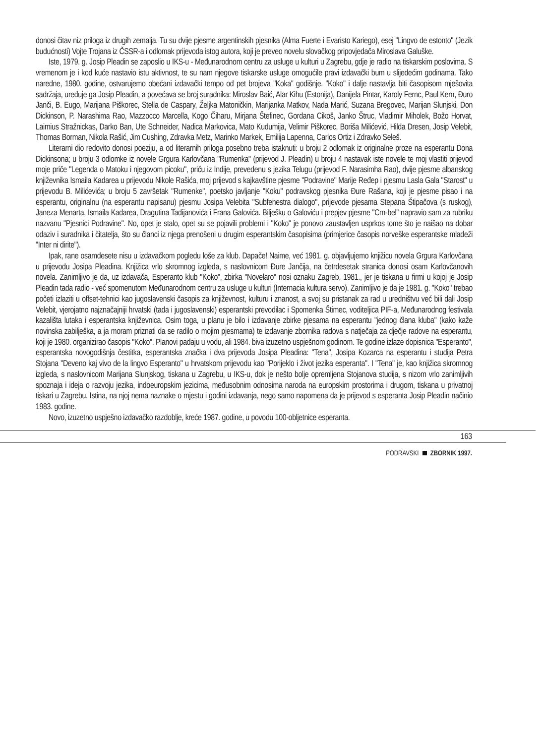donosi čitav niz priloga iz drugih zemalja. Tu su dvije pjesme argentinskih pjesnika (Alma Fuerte i Evaristo Kariego), esej "Lingvo de estonto" (Jezik budućnosti) Vojte Trojana iz ČSSR-a i odlomak prijevoda istog autora, koji je preveo novelu slovačkog pripovjedača Miroslava Galuške.
Iste, 1979. g. Josip Pleadin se zaposlio u IKS-u - Međunarodnom centru za usluge u kulturi u Zagrebu, gdje je radio na tiskarskim poslovima. S vremenom je i kod kuće nastavio istu aktivnost, te su nam njegove tiskarske usluge omogućile pravi izdavački bum u slijedećim godinama. Tako naredne, 1980. godine, ostvarujemo obećani izdavački tempo od pet brojeva "Koka" godišnje. "Koko" i dalje nastavlja biti časopisom mješovita sadržaja, uređuje ga Josip Pleadin, a povećava se broj suradnika: Miroslav Baić, Alar Kihu (Estonija), Danijela Pintar, Karoly Fernc, Paul Kern, Đuro Janči, B. Eugo, Marijana Piškorec, Stella de Caspary, Željka Matoničkin, Marijanka Matkov, Nada Marić, Suzana Bregovec, Marijan Slunjski, Don Dickinson, P. Narashima Rao, Mazzocco Marcella, Kogo Čiharu, Mirjana Štefinec, Gordana Cikoš, Janko Štruc, Vladimir Miholek, Božo Horvat, Laimius Stražnickas, Darko Ban, Ute Schneider, Nadica Markovica, Mato Kudumija, Velimir Piškorec, Boriša Milićević, Hilda Dresen, Josip Velebit, Thomas Borman, Nikola Rašić, Jim Cushing, Zdravka Metz, Marinko Markek, Emilija Lapenna, Carlos Ortiz i Zdravko Seleš.
Literarni dio redovito donosi poeziju, a od literarnih priloga posebno treba istaknuti: u broju 2 odlomak iz originalne proze na esperantu Dona Dickinsona; u broju 3 odlomke iz novele Grgura Karlovčana "Rumenka" (prijevod J. Pleadin) u broju 4 nastavak iste novele te moj vlastiti prijevod moje priče "Legenda o Matoku i njegovom picoku", priču iz Indije, prevedenu s jezika Telugu (prijevod F. Narasimha Rao), dvije pjesme albanskog književnika Ismaila Kadarea u prijevodu Nikole Rašića, moj prijevod s kajkavštine pjesme "Podravine" Marije Ređep i pjesmu Lasla Gala "Starost" u prijevodu B. Milićevića; u broju 5 završetak "Rumenke", poetsko javljanje "Koku" podravskog pjesnika Đure Rašana, koji je pjesme pisao i na esperantu, originalnu (na esperantu napisanu) pjesmu Josipa Velebita "Subfenestra dialogo", prijevode pjesama Stepana Štipačova (s ruskog), Janeza Menarta, Ismaila Kadarea, Dragutina Tadijanovića i Frana Galovića. Bilješku o Galoviću i prepjev pjesme "Crn-bel" napravio sam za rubriku nazvanu "Pjesnici Podravine". No, opet je stalo, opet su se pojavili problemi i "Koko" je ponovo zaustavljen usprkos tome što je naišao na dobar odaziv i suradnika i čitatelja, što su članci iz njega prenošeni u drugim esperantskim časopisima (primjerice časopis norveške esperantske mladeži "Inter ni dirite").
Ipak, rane osamdesete nisu u izdavačkom pogledu loše za klub. Dapače! Naime, već 1981. g. objavljujemo knjižicu novela Grgura Karlovčana u prijevodu Josipa Pleadina. Knjižica vrlo skromnog izgleda, s naslovnicom Đure Jančija, na četrdesetak stranica donosi osam Karlovčanovih novela. Zanimljivo je da, uz izdavača, Esperanto klub "Koko", zbirka "Novelaro" nosi oznaku Zagreb, 1981., jer je tiskana u firmi u kojoj je Josip Pleadin tada radio - već spomenutom Međunarodnom centru za usluge u kulturi (Internacia kultura servo). Zanimljivo je da je 1981. g. "Koko" trebao početi izlaziti u offset-tehnici kao jugoslavenski časopis za književnost, kulturu i znanost, a svoj su pristanak za rad u uredništvu već bili dali Josip Velebit, vjerojatno najznačajniji hrvatski (tada i jugoslavenski) esperantski prevodilac i Spomenka Štimec, voditeljica PIF-a, Međunarodnog festivala kazališta lutaka i esperantska književnica. Osim toga, u planu je bilo i izdavanje zbirke pjesama na esperantu "jednog člana kluba" (kako kaže novinska zabilješka, a ja moram priznati da se radilo o mojim pjesmama) te izdavanje zbornika radova s natječaja za dječje radove na esperantu, koji je 1980. organizirao časopis "Koko". Planovi padaju u vodu, ali 1984. biva izuzetno uspješnom godinom. Te godine izlaze dopisnica "Esperanto", esperantska novogodišnja čestitka, esperantska značka i dva prijevoda Josipa Pleadina: "Tena", Josipa Kozarca na esperantu i studija Petra Stojana "Deveno kaj vivo de la lingvo Esperanto" u hrvatskom prijevodu kao "Porijeklo i život jezika esperanta". I "Tena" je, kao knjižica skromnog izgleda, s naslovnicom Marijana Slunjskog, tiskana u Zagrebu, u IKS-u, dok je nešto bolje opremljena Stojanova studija, s nizom vrlo zanimljivih spoznaja i ideja o razvoju jezika, indoeuropskim jezicima, međusobnim odnosima naroda na europskim prostorima i drugom, tiskana u privatnoj tiskari u Zagrebu. Istina, na njoj nema naznake o mjestu i godini izdavanja, nego samo napomena da je prijevod s esperanta Josip Pleadin načinio 1983. godine.
Novo, izuzetno uspješno izdavačko razdoblje, kreće 1987. godine, u povodu 100-obljetnice esperanta.
163
PODRAVSKI ZBORNIK 1997.